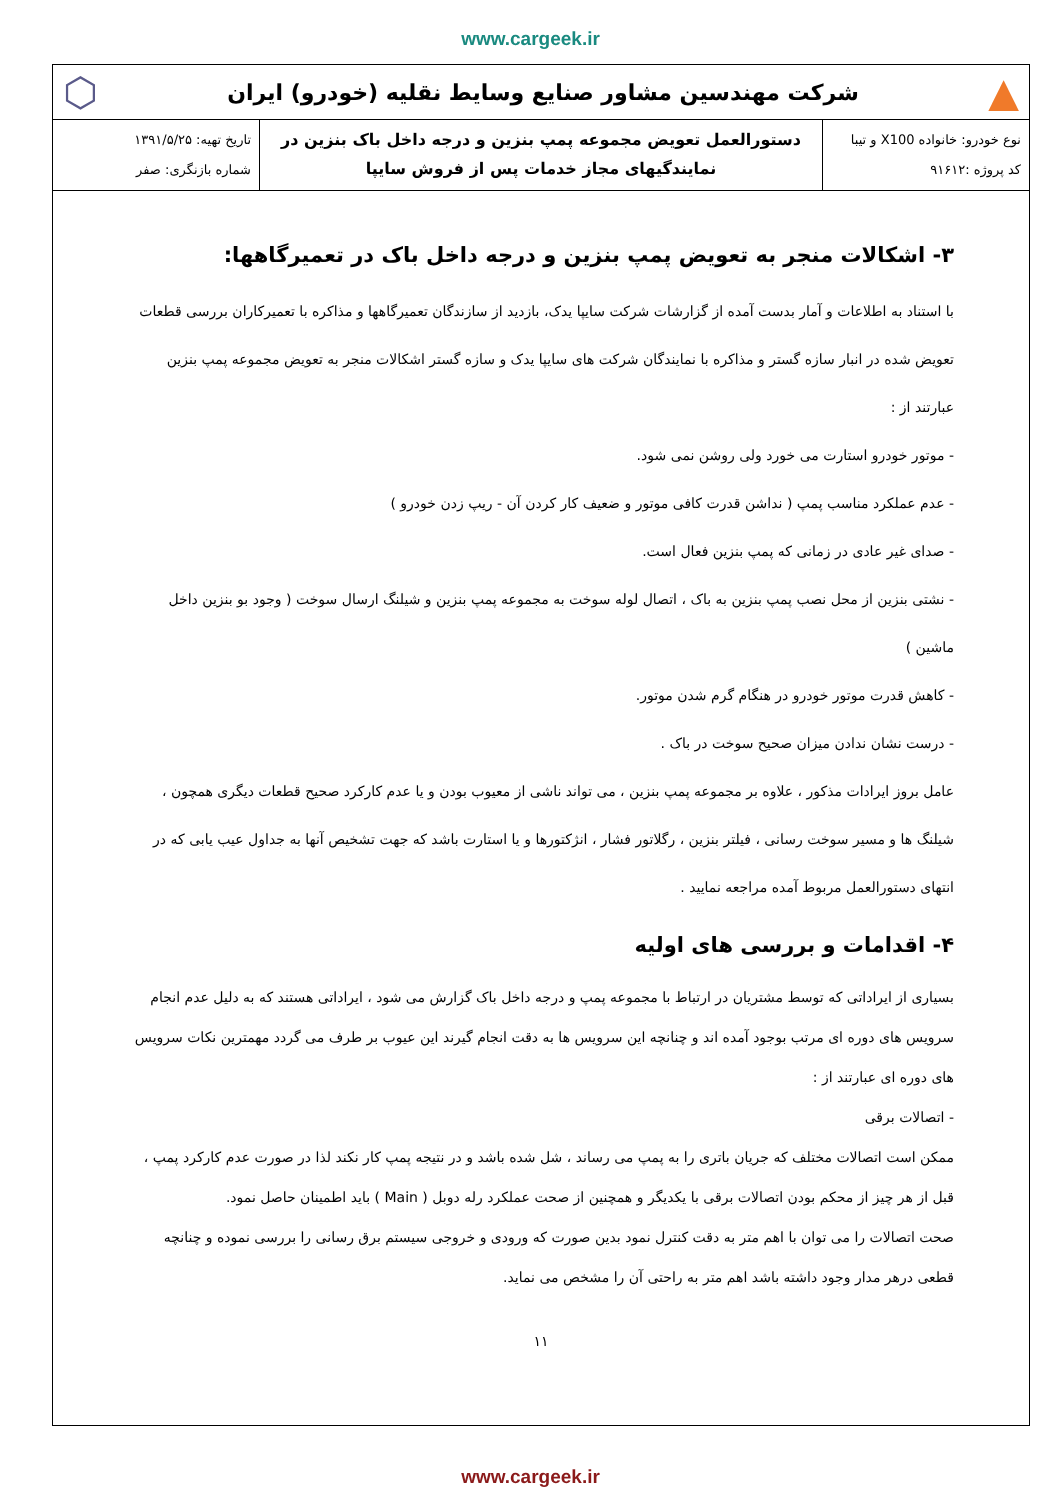www.cargeek.ir
▲
شرکت مهندسین مشاور صنایع وسایط نقلیه (خودرو) ایران
⬡
| نوع خودرو: خانواده X100 و تیبا کد پروژه :۹۱۶۱۲ | دستورالعمل تعویض مجموعه پمپ بنزین و درجه داخل باک بنزین در نمایندگیهای مجاز خدمات پس از فروش سایپا | تاریخ تهیه: ۱۳۹۱/۵/۲۵ شماره بازنگری: صفر |
۳- اشکالات منجر به تعویض پمپ بنزین و درجه داخل باک در تعمیرگاهها:
با استناد به اطلاعات و آمار بدست آمده از گزارشات شرکت سایپا یدک، بازدید از سازندگان تعمیرگاهها و مذاکره با تعمیرکاران بررسی قطعات تعویض شده در انبار سازه گستر و مذاکره با نمایندگان شرکت های سایپا یدک و سازه گستر اشکالات منجر به تعویض مجموعه پمپ بنزین عبارتند از :
- موتور خودرو استارت می خورد ولی روشن نمی شود.
- عدم عملکرد مناسب پمپ ( نداشن قدرت کافی موتور و ضعیف کار کردن آن - ریپ زدن خودرو )
- صدای غیر عادی در زمانی که پمپ بنزین فعال است.
- نشتی بنزین از محل نصب پمپ بنزین به باک ، اتصال لوله سوخت به مجموعه پمپ بنزین و شیلنگ ارسال سوخت ( وجود بو بنزین داخل ماشین )
- کاهش قدرت موتور خودرو در هنگام گرم شدن موتور.
- درست نشان ندادن میزان صحیح سوخت در باک .
عامل بروز ایرادات مذکور ، علاوه بر مجموعه پمپ بنزین ، می تواند ناشی از معیوب بودن و یا عدم کارکرد صحیح قطعات دیگری همچون ، شیلنگ ها و مسیر سوخت رسانی ، فیلتر بنزین ، رگلاتور فشار ، انژکتورها و یا استارت باشد که جهت تشخیص آنها به جداول عیب یابی که در انتهای دستورالعمل مربوط آمده مراجعه نمایید .
۴- اقدامات و بررسی های اولیه
بسیاری از ایراداتی که توسط مشتریان در ارتباط با مجموعه پمپ و درجه داخل باک گزارش می شود ، ایراداتی هستند که به دلیل عدم انجام سرویس های دوره ای مرتب بوجود آمده اند و چنانچه این سرویس ها به دقت انجام گیرند این عیوب بر طرف می گردد مهمترین نکات سرویس های دوره ای عبارتند از :
- اتصالات برقی
ممکن است اتصالات مختلف که جریان باتری را به پمپ می رساند ، شل شده باشد و در نتیجه پمپ کار نکند لذا در صورت عدم کارکرد پمپ ، قبل از هر چیز از محکم بودن اتصالات برقی با یکدیگر و همچنین از صحت عملکرد رله دوبل ( Main ) باید اطمینان حاصل نمود.
صحت اتصالات را می توان با اهم متر به دقت کنترل نمود بدین صورت که ورودی و خروجی سیستم برق رسانی را بررسی نموده و چنانچه قطعی درهر مدار وجود داشته باشد اهم متر به راحتی آن را مشخص می نماید.
۱۱
www.cargeek.ir